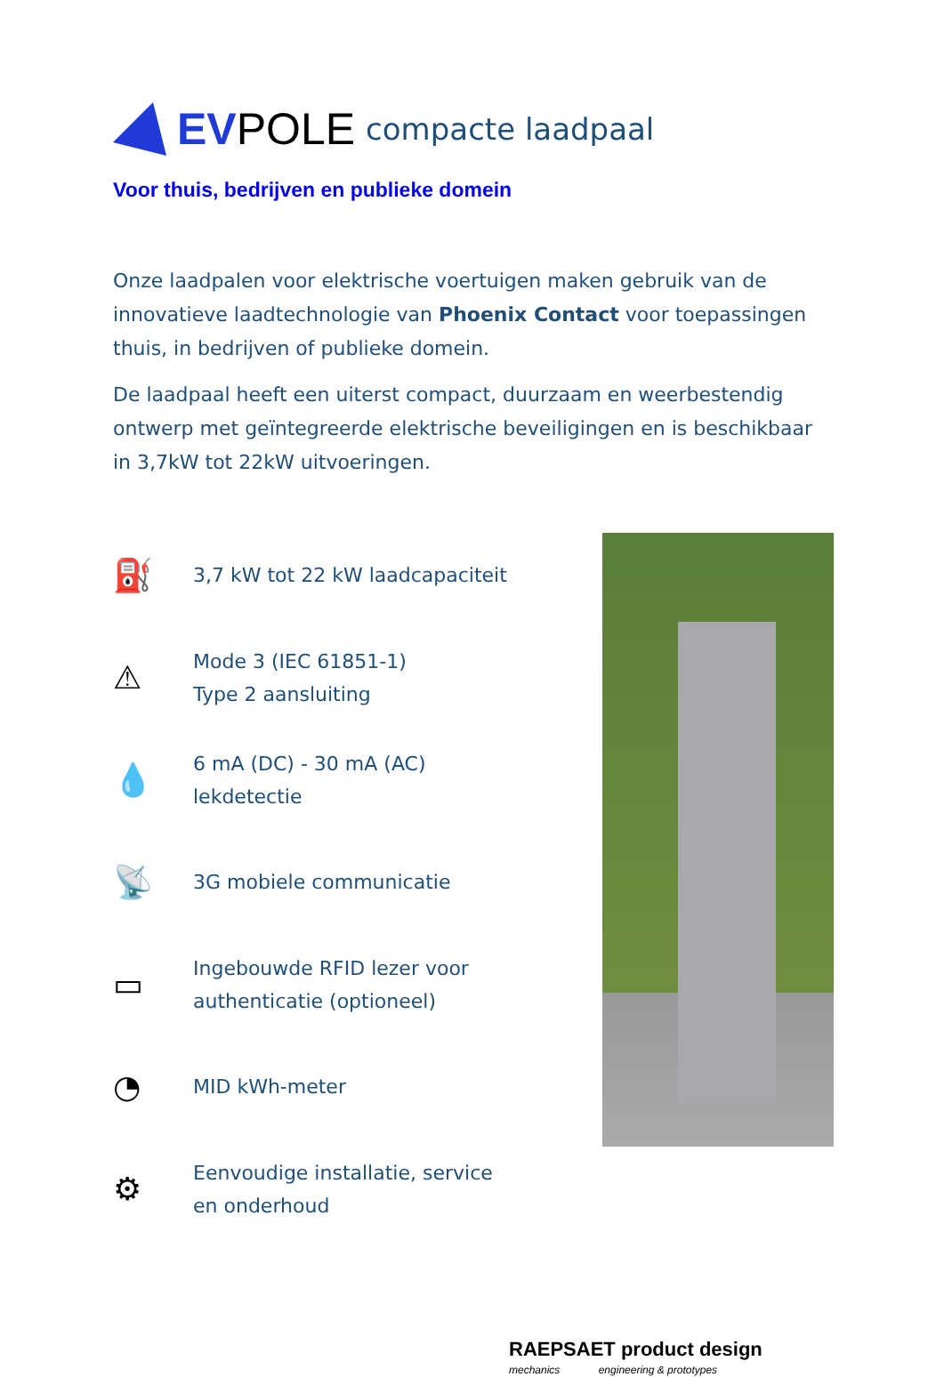EVPOLE compacte laadpaal
Voor thuis, bedrijven en publieke domein
Onze laadpalen voor elektrische voertuigen maken gebruik van de innovatieve laadtechnologie van Phoenix Contact voor toepassingen thuis, in bedrijven of publieke domein.
De laadpaal heeft een uiterst compact, duurzaam en weerbestendig ontwerp met geïntegreerde elektrische beveiligingen en is beschikbaar in 3,7kW tot 22kW uitvoeringen.
⛽ 3,7 kW tot 22 kW laadcapaciteit
⚠ Mode 3 (IEC 61851-1)
Type 2 aansluiting
💧 6 mA (DC) - 30 mA (AC)
lekdetectie
📡 3G mobiele communicatie
▭ Ingebouwde RFID lezer voor
authenticatie (optioneel)
◔ MID kWh-meter
⚙ Eenvoudige installatie, service
en onderhoud
RAEPSAET product design
mechanics engineering & prototypes